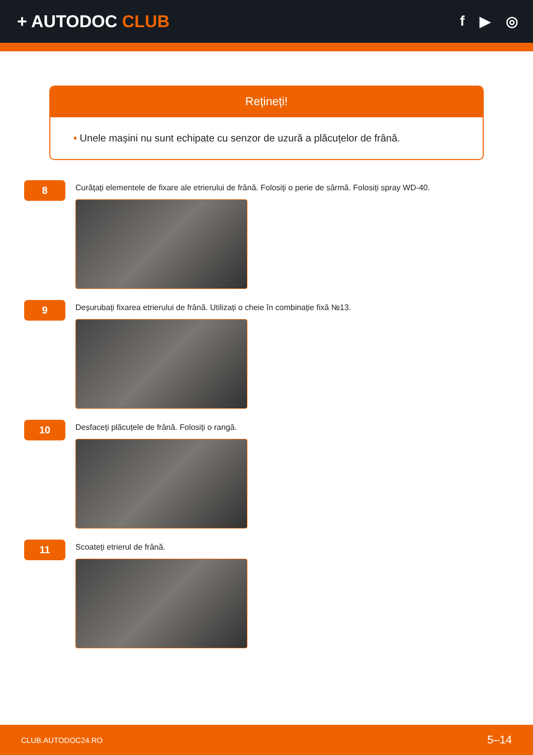+ AUTODOC CLUB
f ▶ ◎
Rețineți!
• Unele mașini nu sunt echipate cu senzor de uzură a plăcuțelor de frână.
8
Curățați elementele de fixare ale etrierului de frână. Folosiți o perie de sârmă. Folosiți spray WD-40.
9
Deșurubați fixarea etrierului de frână. Utilizați o cheie în combinație fixă №13.
10
Desfaceți plăcuțele de frână. Folosiți o rangă.
11
Scoateți etrierul de frână.
CLUB.AUTODOC24.RO 5–14